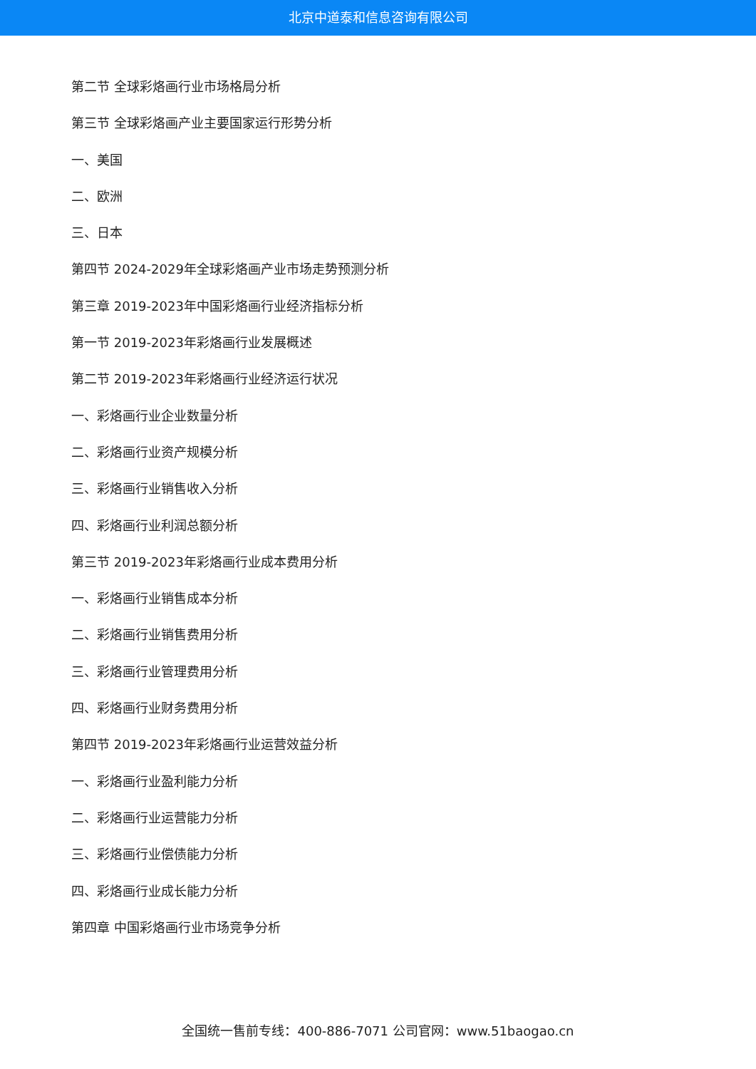北京中道泰和信息咨询有限公司
第二节 全球彩烙画行业市场格局分析
第三节 全球彩烙画产业主要国家运行形势分析
一、美国
二、欧洲
三、日本
第四节 2024-2029年全球彩烙画产业市场走势预测分析
第三章 2019-2023年中国彩烙画行业经济指标分析
第一节 2019-2023年彩烙画行业发展概述
第二节 2019-2023年彩烙画行业经济运行状况
一、彩烙画行业企业数量分析
二、彩烙画行业资产规模分析
三、彩烙画行业销售收入分析
四、彩烙画行业利润总额分析
第三节 2019-2023年彩烙画行业成本费用分析
一、彩烙画行业销售成本分析
二、彩烙画行业销售费用分析
三、彩烙画行业管理费用分析
四、彩烙画行业财务费用分析
第四节 2019-2023年彩烙画行业运营效益分析
一、彩烙画行业盈利能力分析
二、彩烙画行业运营能力分析
三、彩烙画行业偿债能力分析
四、彩烙画行业成长能力分析
第四章 中国彩烙画行业市场竞争分析
全国统一售前专线：400-886-7071 公司官网：www.51baogao.cn